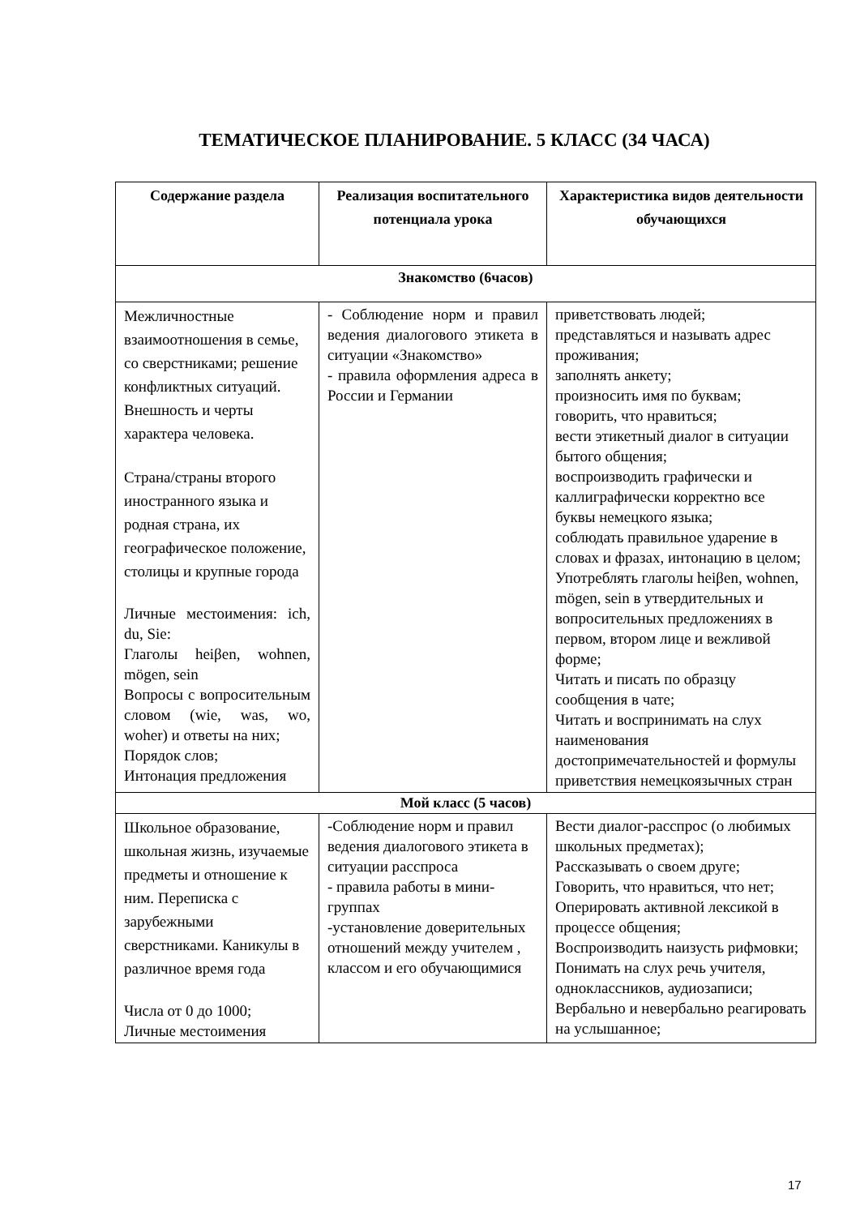ТЕМАТИЧЕСКОЕ ПЛАНИРОВАНИЕ. 5 КЛАСС (34 ЧАСА)
| Содержание раздела | Реализация воспитательного потенциала урока | Характеристика видов деятельности обучающихся |
| --- | --- | --- |
| Знакомство (6часов) | | |
| Межличностные взаимоотношения в семье, со сверстниками; решение конфликтных ситуаций. Внешность и черты характера человека. Страна/страны второго иностранного языка и родная страна, их географическое положение, столицы и крупные города Личные местоимения: ich, du, Sie: Глаголы heiβen, wohnen, mögen, sein Вопросы с вопросительным словом (wie, was, wo, woher) и ответы на них; Порядок слов; Интонация предложения | - Соблюдение норм и правил ведения диалогового этикета в ситуации «Знакомство» - правила оформления адреса в России и Германии | приветствовать людей; представляться и называть адрес проживания; заполнять анкету; произносить имя по буквам; говорить, что нравиться; вести этикетный диалог в ситуации бытого общения; воспроизводить графически и каллиграфически корректно все буквы немецкого языка; соблюдать правильное ударение в словах и фразах, интонацию в целом; Употреблять глаголы heiβen, wohnen, mögen, sein в утвердительных и вопросительных предложениях в первом, втором лице и вежливой форме; Читать и писать по образцу сообщения в чате; Читать и воспринимать на слух наименования достопримечательностей и формулы приветствия немецкоязычных стран |
| Мой класс (5 часов) | | |
| Школьное образование, школьная жизнь, изучаемые предметы и отношение к ним. Переписка с зарубежными сверстниками. Каникулы в различное время года Числа от 0 до 1000; Личные местоимения | -Соблюдение норм и правил ведения диалогового этикета в ситуации расспроса - правила работы в мини-группах -установление доверительных отношений между учителем , классом и его обучающимися | Вести диалог-расспрос (о любимых школьных предметах); Рассказывать о своем друге; Говорить, что нравиться, что нет; Оперировать активной лексикой в процессе общения; Воспроизводить наизусть рифмовки; Понимать на слух речь учителя, одноклассников, аудиозаписи; Вербально и невербально реагировать на услышанное; |
17